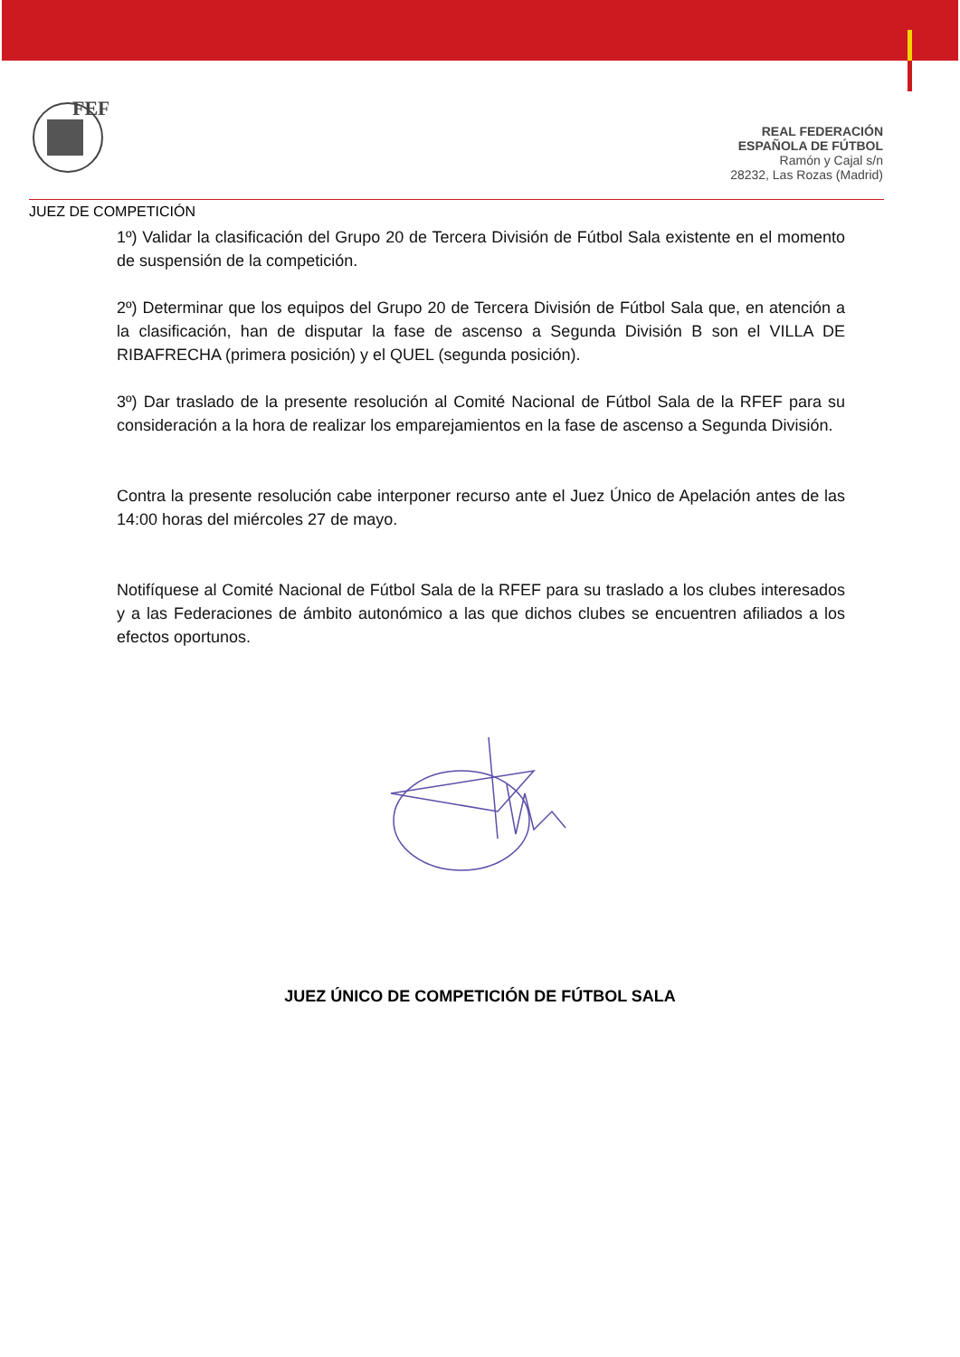FEF
REAL FEDERACIÓN
ESPAÑOLA DE FÚTBOL
Ramón y Cajal s/n
28232, Las Rozas (Madrid)
JUEZ DE COMPETICIÓN
1º) Validar la clasificación del Grupo 20 de Tercera División de Fútbol Sala existente en el momento de suspensión de la competición.
2º) Determinar que los equipos del Grupo 20 de Tercera División de Fútbol Sala que, en atención a la clasificación, han de disputar la fase de ascenso a Segunda División B son el VILLA DE RIBAFRECHA (primera posición) y el QUEL (segunda posición).
3º) Dar traslado de la presente resolución al Comité Nacional de Fútbol Sala de la RFEF para su consideración a la hora de realizar los emparejamientos en la fase de ascenso a Segunda División.
Contra la presente resolución cabe interponer recurso ante el Juez Único de Apelación antes de las 14:00 horas del miércoles 27 de mayo.
Notifíquese al Comité Nacional de Fútbol Sala de la RFEF para su traslado a los clubes interesados y a las Federaciones de ámbito autonómico a las que dichos clubes se encuentren afiliados a los efectos oportunos.
JUEZ ÚNICO DE COMPETICIÓN DE FÚTBOL SALA